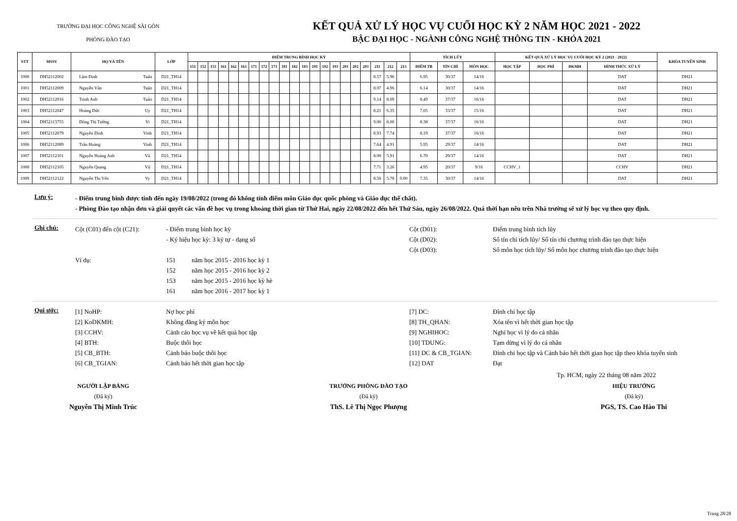TRƯỜNG ĐẠI HỌC CÔNG NGHỆ SÀI GÒN
PHÒNG ĐÀO TẠO
KẾT QUẢ XỬ LÝ HỌC VỤ CUỐI HỌC KỲ 2 NĂM HỌC 2021 - 2022
BẬC ĐẠI HỌC - NGÀNH CÔNG NGHỆ THÔNG TIN - KHÓA 2021
| STT | MSSV | HỌ VÀ TÊN | | LỚP | ĐIỂM TRUNG BÌNH HỌC KỲ | | | | | | | | | | | | | | | | | | | | | TÍCH LŨY | | | KẾT QUẢ XỬ LÝ HỌC VỤ CUỐI HỌC KỲ 2 (2021 - 2022) | | | | KHÓA TUYỂN SINH |
| --- | --- | --- | --- | --- | --- | --- | --- | --- | --- | --- | --- | --- | --- | --- | --- | --- | --- | --- | --- | --- | --- | --- | --- | --- | --- | --- | --- | --- | --- | --- | --- | --- | --- |
| | | | | | 151 | 152 | 153 | 161 | 162 | 163 | 171 | 172 | 173 | 181 | 182 | 183 | 191 | 192 | 193 | 201 | 202 | 203 | 211 | 212 | 213 | ĐIỂM TB | TÍN CHỈ | MÔN HỌC | HỌC TẬP | HỌC PHÍ | ĐKMH | HÌNH THỨC XỬ LÝ | |
| 1000 | DH52112002 | Lâm Đình | Tuấn | D21_TH14 | | | | | | | | | | | | | | | | | | | 8.57 | 5.96 | | 6.95 | 30/37 | 14/16 | | | | DAT | DH21 |
| 1001 | DH52112009 | Nguyễn Văn | Tuấn | D21_TH14 | | | | | | | | | | | | | | | | | | | 8.07 | 4.96 | | 6.14 | 30/37 | 14/16 | | | | DAT | DH21 |
| 1002 | DH52112016 | Trịnh Anh | Tuấn | D21_TH14 | | | | | | | | | | | | | | | | | | | 9.14 | 8.09 | | 8.49 | 37/37 | 16/16 | | | | DAT | DH21 |
| 1003 | DH52112047 | Hoàng Đức | Uy | D21_TH14 | | | | | | | | | | | | | | | | | | | 8.21 | 6.35 | | 7.05 | 33/37 | 15/16 | | | | DAT | DH21 |
| 1004 | DH52113755 | Đồng Thị Tường | Vi | D21_TH14 | | | | | | | | | | | | | | | | | | | 9.00 | 8.00 | | 8.38 | 37/37 | 16/16 | | | | DAT | DH21 |
| 1005 | DH52112079 | Nguyễn Đình | Vinh | D21_TH14 | | | | | | | | | | | | | | | | | | | 8.93 | 7.74 | | 8.19 | 37/37 | 16/16 | | | | DAT | DH21 |
| 1006 | DH52112089 | Trần Hoàng | Vinh | D21_TH14 | | | | | | | | | | | | | | | | | | | 7.64 | 4.91 | | 5.95 | 29/37 | 14/16 | | | | DAT | DH21 |
| 1007 | DH52112101 | Nguyễn Hoàng Anh | Vũ | D21_TH14 | | | | | | | | | | | | | | | | | | | 8.00 | 5.91 | | 6.70 | 29/37 | 14/16 | | | | DAT | DH21 |
| 1008 | DH52112105 | Nguyễn Quang | Vũ | D21_TH14 | | | | | | | | | | | | | | | | | | | 7.71 | 3.26 | | 4.95 | 20/37 | 9/16 | CCHV_1 | | | CCHV | DH21 |
| 1009 | DH52112122 | Nguyễn Thị Yến | Vy | D21_TH14 | | | | | | | | | | | | | | | | | | | 8.50 | 5.78 | 9.00 | 7.35 | 30/37 | 14/16 | | | | DAT | DH21 |
Lưu ý:
- Điểm trung bình được tính đến ngày 19/08/2022 (trong đó không tính điểm môn Giáo dục quốc phòng và Giáo dục thể chất).
- Phòng Đào tạo nhận đơn và giải quyết các vấn đề học vụ trong khoảng thời gian từ Thứ Hai, ngày 22/08/2022 đến hết Thứ Sáu, ngày 26/08/2022. Quá thời hạn nêu trên Nhà trường sẽ xử lý học vụ theo quy định.
Ghi chú:
Cột (C01) đến cột (C21):
- Điểm trung bình học kỳ
Cột (D01):
Điểm trung bình tích lũy
- Ký hiệu học kỳ: 3 ký tự - dạng số
Cột (D02):
Số tín chỉ tích lũy/ Số tín chỉ chương trình đào tạo thực hiện
Cột (D03):
Số môn học tích lũy/ Số môn học chương trình đào tạo thực hiện
Ví dụ:
151 năm học 2015 - 2016 học kỳ 1
152 năm học 2015 - 2016 học kỳ 2
153 năm học 2015 - 2016 học kỳ hè
161 năm học 2016 - 2017 học kỳ 1
Qui ước:
[1] NoHP:
Nợ học phí
[7] DC:
Đình chỉ học tập
[2] KoDKMH:
Không đăng ký môn học
[8] TH_QHAN:
Xóa tên vì hết thời gian học tập
[3] CCHV:
Cảnh cáo học vụ về kết quả học tập
[9] NGHIHOC:
Nghỉ học vì lý do cá nhân
[4] BTH:
Buộc thôi học
[10] TDUNG:
Tạm dừng vì lý do cá nhân
[5] CB_BTH:
Cảnh báo buộc thôi học
[11] DC & CB_TGIAN:
Đình chỉ học tập và Cảnh báo hết thời gian học tập theo khóa tuyển sinh
[6] CB_TGIAN:
Cảnh báo hết thời gian học tập
[12] DAT
Đạt
Tp. HCM, ngày 22 tháng 08 năm 2022
NGƯỜI LẬP BẢNG
(Đã ký)
Nguyễn Thị Minh Trúc
TRƯỞNG PHÒNG ĐÀO TẠO
(Đã ký)
ThS. Lê Thị Ngọc Phượng
HIỆU TRƯỞNG
(Đã ký)
PGS, TS. Cao Hào Thi
Trang 28/28